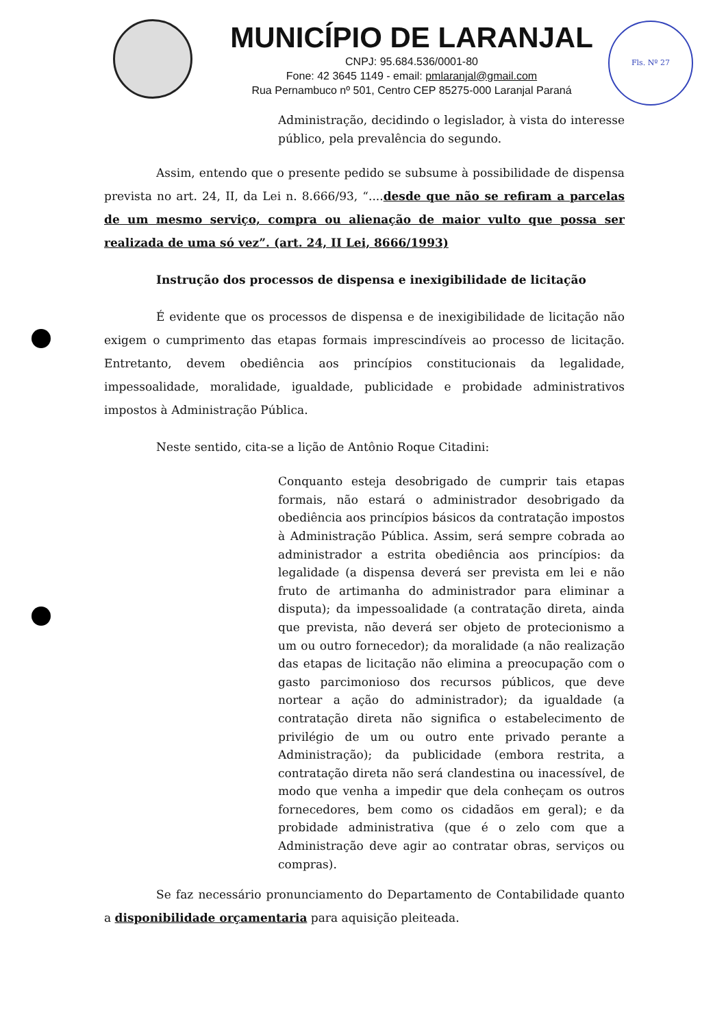MUNICÍPIO DE LARANJAL
CNPJ: 95.684.536/0001-80
Fone: 42 3645 1149 - email: pmlaranjal@gmail.com
Rua Pernambuco nº 501, Centro CEP 85275-000 Laranjal Paraná
Fls. Nº 27
Administração, decidindo o legislador, à vista do interesse público, pela prevalência do segundo.
Assim, entendo que o presente pedido se subsume à possibilidade de dispensa prevista no art. 24, II, da Lei n. 8.666/93, “....desde que não se refiram a parcelas de um mesmo serviço, compra ou alienação de maior vulto que possa ser realizada de uma só vez”. (art. 24, II Lei, 8666/1993)
Instrução dos processos de dispensa e inexigibilidade de licitação
É evidente que os processos de dispensa e de inexigibilidade de licitação não exigem o cumprimento das etapas formais imprescindíveis ao processo de licitação. Entretanto, devem obediência aos princípios constitucionais da legalidade, impessoalidade, moralidade, igualdade, publicidade e probidade administrativos impostos à Administração Pública.
Neste sentido, cita-se a lição de Antônio Roque Citadini:
Conquanto esteja desobrigado de cumprir tais etapas formais, não estará o administrador desobrigado da obediência aos princípios básicos da contratação impostos à Administração Pública. Assim, será sempre cobrada ao administrador a estrita obediência aos princípios: da legalidade (a dispensa deverá ser prevista em lei e não fruto de artimanha do administrador para eliminar a disputa); da impessoalidade (a contratação direta, ainda que prevista, não deverá ser objeto de protecionismo a um ou outro fornecedor); da moralidade (a não realização das etapas de licitação não elimina a preocupação com o gasto parcimonioso dos recursos públicos, que deve nortear a ação do administrador); da igualdade (a contratação direta não significa o estabelecimento de privilégio de um ou outro ente privado perante a Administração); da publicidade (embora restrita, a contratação direta não será clandestina ou inacessível, de modo que venha a impedir que dela conheçam os outros fornecedores, bem como os cidadãos em geral); e da probidade administrativa (que é o zelo com que a Administração deve agir ao contratar obras, serviços ou compras).
Se faz necessário pronunciamento do Departamento de Contabilidade quanto a disponibilidade orçamentaria para aquisição pleiteada.